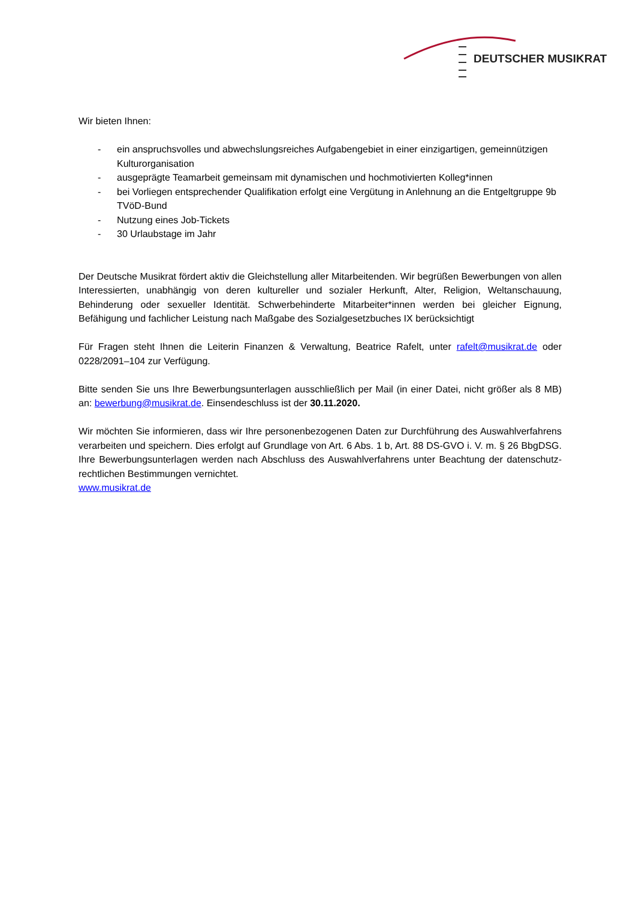DEUTSCHER MUSIKRAT
Wir bieten Ihnen:
- ein anspruchsvolles und abwechslungsreiches Aufgabengebiet in einer einzigartigen, gemeinnützigen Kulturorganisation
- ausgeprägte Teamarbeit gemeinsam mit dynamischen und hochmotivierten Kolleg*innen
- bei Vorliegen entsprechender Qualifikation erfolgt eine Vergütung in Anlehnung an die Entgeltgruppe 9b TVöD-Bund
- Nutzung eines Job-Tickets
- 30 Urlaubstage im Jahr
Der Deutsche Musikrat fördert aktiv die Gleichstellung aller Mitarbeitenden. Wir begrüßen Bewerbungen von allen Interessierten, unabhängig von deren kultureller und sozialer Herkunft, Alter, Religion, Weltanschauung, Behinderung oder sexueller Identität. Schwerbehinderte Mitarbeiter*innen werden bei gleicher Eignung, Befähigung und fachlicher Leistung nach Maßgabe des Sozialgesetzbuches IX berücksichtigt
Für Fragen steht Ihnen die Leiterin Finanzen & Verwaltung, Beatrice Rafelt, unter rafelt@musikrat.de oder 0228/2091–104 zur Verfügung.
Bitte senden Sie uns Ihre Bewerbungsunterlagen ausschließlich per Mail (in einer Datei, nicht größer als 8 MB) an: bewerbung@musikrat.de. Einsendeschluss ist der 30.11.2020.
Wir möchten Sie informieren, dass wir Ihre personenbezogenen Daten zur Durchführung des Auswahlverfahrens verarbeiten und speichern. Dies erfolgt auf Grundlage von Art. 6 Abs. 1 b, Art. 88 DS-GVO i. V. m. § 26 BbgDSG. Ihre Bewerbungsunterlagen werden nach Abschluss des Auswahlverfahrens unter Beachtung der datenschutz-rechtlichen Bestimmungen vernichtet.
www.musikrat.de